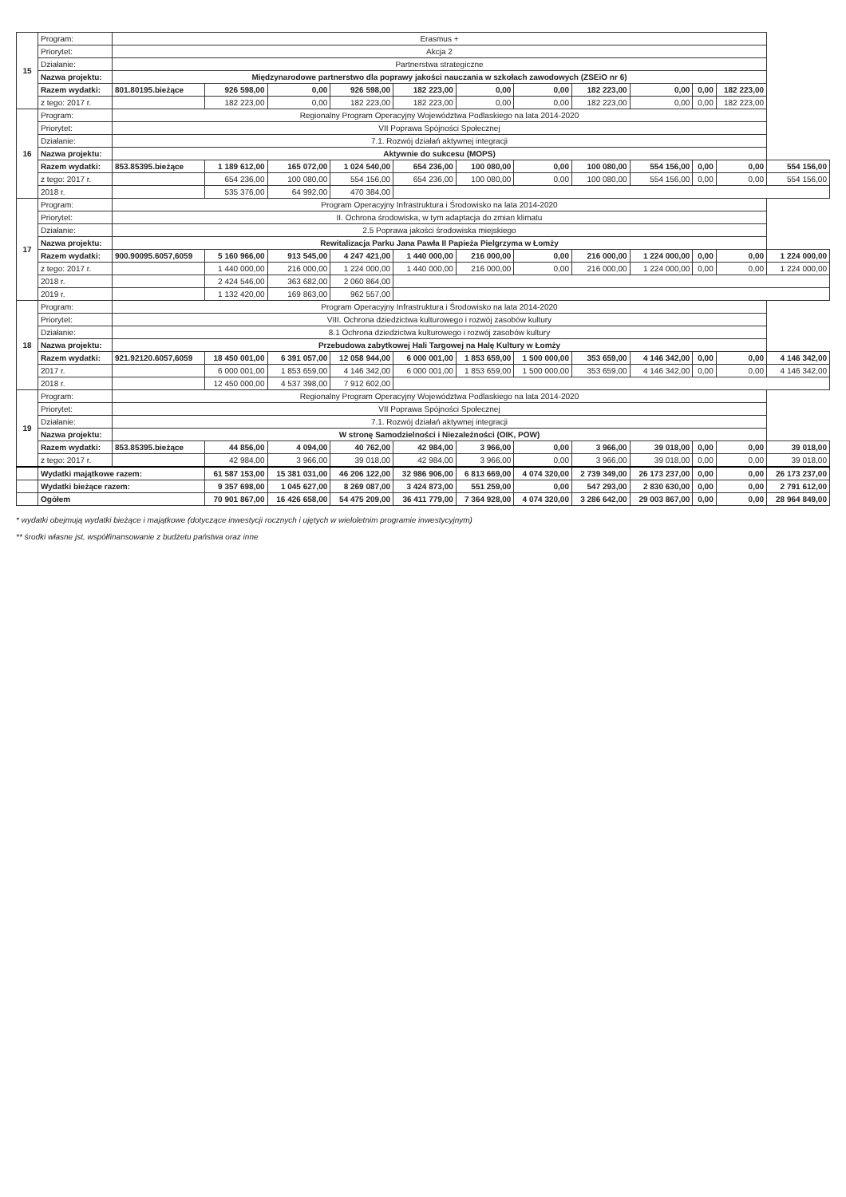| 15 | Program: | Erasmus + | | | | | | | | | | | |
| | Priorytet: | Akcja 2 | | | | | | | | | | | |
| | Działanie: | Partnerstwa strategiczne | | | | | | | | | | | |
| | Nazwa projektu: | Międzynarodowe partnerstwo dla poprawy jakości nauczania w szkołach zawodowych (ZSEiO nr 6) | | | | | | | | | | | |
| | Razem wydatki: | 801.80195.bieżące | 926 598,00 | 0,00 | 926 598,00 | 182 223,00 | 0,00 | 0,00 | 182 223,00 | 0,00 | 0,00 | 182 223,00 | |
| | z tego: 2017 r. | | 182 223,00 | 0,00 | 182 223,00 | 182 223,00 | 0,00 | 0,00 | 182 223,00 | 0,00 | 0,00 | 182 223,00 | |
| 16 | Program: | Regionalny Program Operacyjny Województwa Podlaskiego na lata 2014-2020 | | | | | | | | | | | |
| | Priorytet: | VII Poprawa Spójności Społecznej | | | | | | | | | | | |
| | Działanie: | 7.1. Rozwój działań aktywnej integracji | | | | | | | | | | | |
| | Nazwa projektu: | Aktywnie do sukcesu (MOPS) | | | | | | | | | | | |
| | Razem wydatki: | 853.85395.bieżące | 1 189 612,00 | 165 072,00 | 1 024 540,00 | 654 236,00 | 100 080,00 | 0,00 | 100 080,00 | 554 156,00 | 0,00 | 0,00 | 554 156,00 |
| | z tego: 2017 r. | | 654 236,00 | 100 080,00 | 554 156,00 | 654 236,00 | 100 080,00 | 0,00 | 100 080,00 | 554 156,00 | 0,00 | 0,00 | 554 156,00 |
| | 2018 r. | | 535 376,00 | 64 992,00 | 470 384,00 | | | | | | | | |
| 17 | Program: | Program Operacyjny Infrastruktura i Środowisko na lata 2014-2020 | | | | | | | | | | | |
| | Priorytet: | II. Ochrona środowiska, w tym adaptacja do zmian klimatu | | | | | | | | | | | |
| | Działanie: | 2.5 Poprawa jakości środowiska miejskiego | | | | | | | | | | | |
| | Nazwa projektu: | Rewitalizacja Parku Jana Pawła II Papieża Pielgrzyma w Łomży | | | | | | | | | | | |
| | Razem wydatki: | 900.90095.6057,6059 | 5 160 966,00 | 913 545,00 | 4 247 421,00 | 1 440 000,00 | 216 000,00 | 0,00 | 216 000,00 | 1 224 000,00 | 0,00 | 0,00 | 1 224 000,00 |
| | z tego: 2017 r. | | 1 440 000,00 | 216 000,00 | 1 224 000,00 | 1 440 000,00 | 216 000,00 | 0,00 | 216 000,00 | 1 224 000,00 | 0,00 | 0,00 | 1 224 000,00 |
| | 2018 r. | | 2 424 546,00 | 363 682,00 | 2 060 864,00 | | | | | | | | |
| | 2019 r. | | 1 132 420,00 | 169 863,00 | 962 557,00 | | | | | | | | |
| 18 | Program: | Program Operacyjny Infrastruktura i Środowisko na lata 2014-2020 | | | | | | | | | | | |
| | Priorytet: | VIII. Ochrona dziedzictwa kulturowego i rozwój zasobów kultury | | | | | | | | | | | |
| | Działanie: | 8.1 Ochrona dziedzictwa kulturowego i rozwój zasobów kultury | | | | | | | | | | | |
| | Nazwa projektu: | Przebudowa zabytkowej Hali Targowej na Halę Kultury w Łomży | | | | | | | | | | | |
| | Razem wydatki: | 921.92120.6057,6059 | 18 450 001,00 | 6 391 057,00 | 12 058 944,00 | 6 000 001,00 | 1 853 659,00 | 1 500 000,00 | 353 659,00 | 4 146 342,00 | 0,00 | 0,00 | 4 146 342,00 |
| | 2017 r. | | 6 000 001,00 | 1 853 659,00 | 4 146 342,00 | 6 000 001,00 | 1 853 659,00 | 1 500 000,00 | 353 659,00 | 4 146 342,00 | 0,00 | 0,00 | 4 146 342,00 |
| | 2018 r. | | 12 450 000,00 | 4 537 398,00 | 7 912 602,00 | | | | | | | | |
| 19 | Program: | Regionalny Program Operacyjny Województwa Podlaskiego na lata 2014-2020 | | | | | | | | | | | |
| | Priorytet: | VII Poprawa Spójności Społecznej | | | | | | | | | | | |
| | Działanie: | 7.1. Rozwój działań aktywnej integracji | | | | | | | | | | | |
| | Nazwa projektu: | W stronę Samodzielności i Niezależności (OIK, POW) | | | | | | | | | | | |
| | Razem wydatki: | 853.85395.bieżące | 44 856,00 | 4 094,00 | 40 762,00 | 42 984,00 | 3 966,00 | 0,00 | 3 966,00 | 39 018,00 | 0,00 | 0,00 | 39 018,00 |
| | z tego: 2017 r. | | 42 984,00 | 3 966,00 | 39 018,00 | 42 984,00 | 3 966,00 | 0,00 | 3 966,00 | 39 018,00 | 0,00 | 0,00 | 39 018,00 |
| | Wydatki majątkowe razem: | | 61 587 153,00 | 15 381 031,00 | 46 206 122,00 | 32 986 906,00 | 6 813 669,00 | 4 074 320,00 | 2 739 349,00 | 26 173 237,00 | 0,00 | 0,00 | 26 173 237,00 |
| | Wydatki bieżące razem: | | 9 357 698,00 | 1 045 627,00 | 8 269 087,00 | 3 424 873,00 | 551 259,00 | 0,00 | 547 293,00 | 2 830 630,00 | 0,00 | 0,00 | 2 791 612,00 |
| | Ogółem | | 70 901 867,00 | 16 426 658,00 | 54 475 209,00 | 36 411 779,00 | 7 364 928,00 | 4 074 320,00 | 3 286 642,00 | 29 003 867,00 | 0,00 | 0,00 | 28 964 849,00 |
* wydatki obejmują wydatki bieżące i majątkowe (dotyczące inwestycji rocznych i ujętych w wieloletnim programie inwestycyjnym)
** środki własne jst, współfinansowanie z budżetu państwa oraz inne